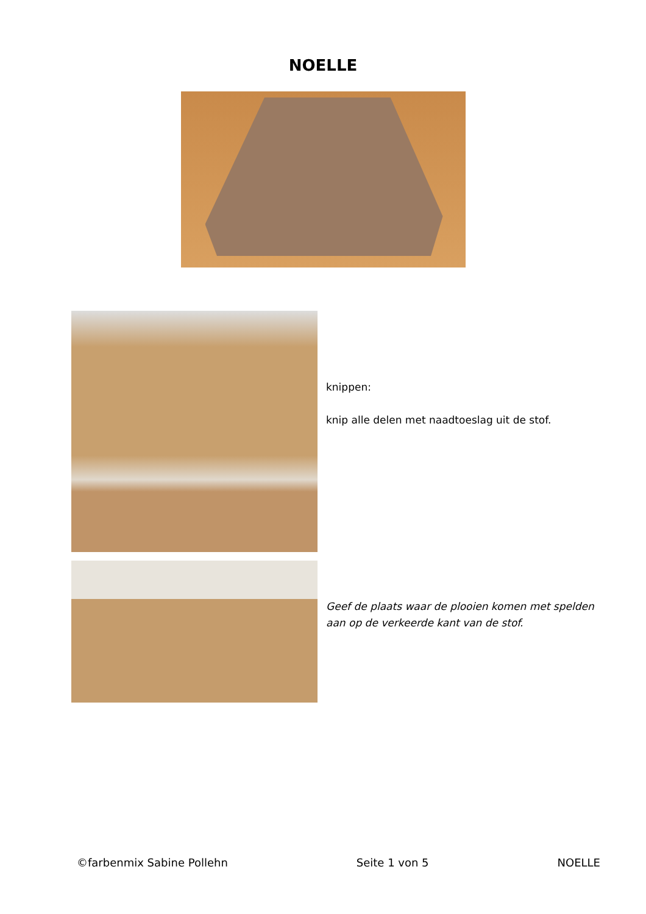NOELLE
knippen:
knip alle delen met naadtoeslag uit de stof.
Geef de plaats waar de plooien komen met spelden
aan op de verkeerde kant van de stof.
©farbenmix Sabine Pollehn Seite 1 von 5 NOELLE